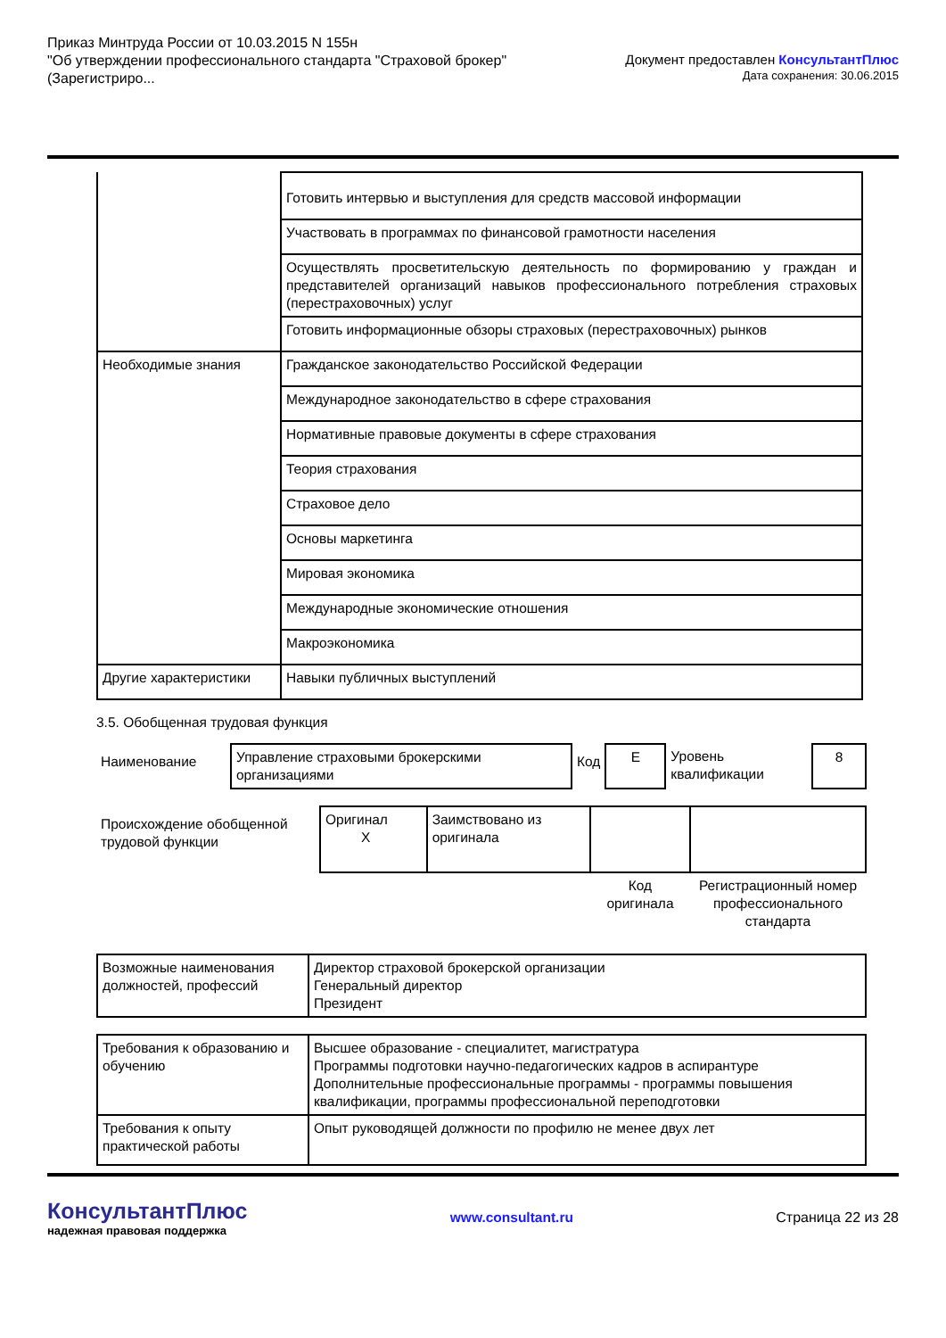Приказ Минтруда России от 10.03.2015 N 155н
"Об утверждении профессионального стандарта "Страховой брокер"
(Зарегистриро...
Документ предоставлен КонсультантПлюс
Дата сохранения: 30.06.2015
| | Готовить интервью и выступления для средств массовой информации |
| | Участвовать в программах по финансовой грамотности населения |
| | Осуществлять просветительскую деятельность по формированию у граждан и представителей организаций навыков профессионального потребления страховых (перестраховочных) услуг |
| | Готовить информационные обзоры страховых (перестраховочных) рынков |
| Необходимые знания | Гражданское законодательство Российской Федерации |
| | Международное законодательство в сфере страхования |
| | Нормативные правовые документы в сфере страхования |
| | Теория страхования |
| | Страховое дело |
| | Основы маркетинга |
| | Мировая экономика |
| | Международные экономические отношения |
| | Макроэкономика |
| Другие характеристики | Навыки публичных выступлений |
3.5. Обобщенная трудовая функция
| Наименование | Управление страховыми брокерскими организациями | Код | E | Уровень квалификации | 8 |
| Происхождение обобщенной трудовой функции | Оригинал X | Заимствовано из оригинала | | |
| | | | Код оригинала | Регистрационный номер профессионального стандарта |
| Возможные наименования должностей, профессий | Директор страховой брокерской организации Генеральный директор Президент |
| Требования к образованию и обучению | Высшее образование - специалитет, магистратура Программы подготовки научно-педагогических кадров в аспирантуре Дополнительные профессиональные программы - программы повышения квалификации, программы профессиональной переподготовки |
| Требования к опыту практической работы | Опыт руководящей должности по профилю не менее двух лет |
КонсультантПлюс
надежная правовая поддержка
www.consultant.ru Страница 22 из 28